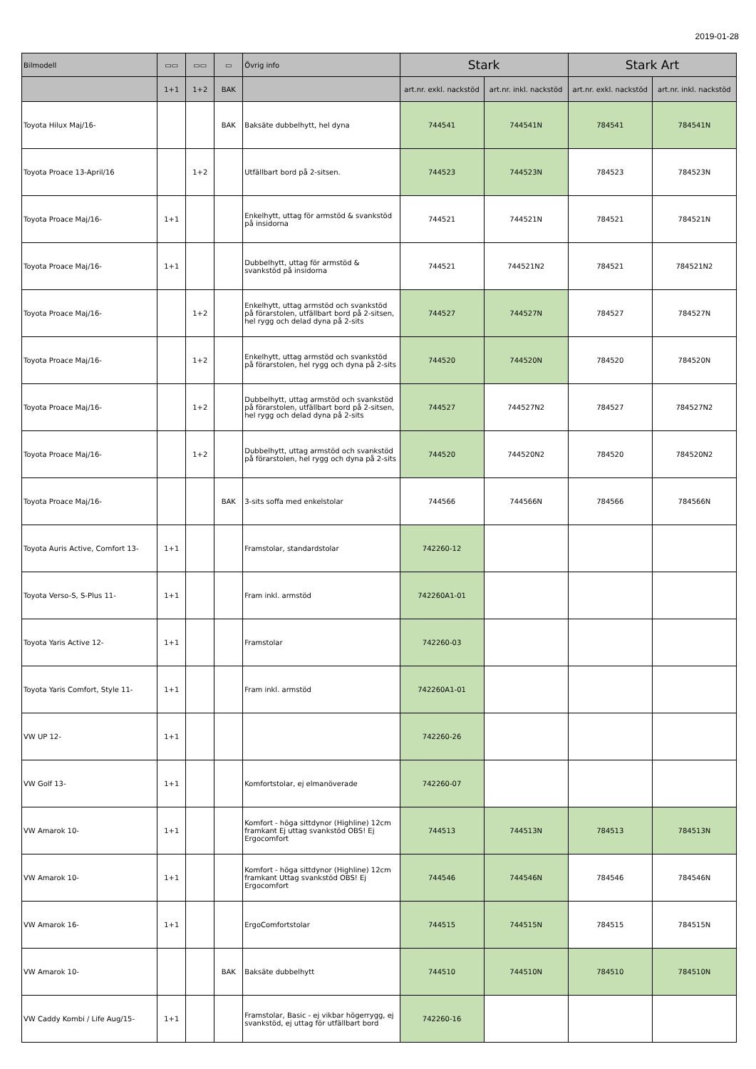2019-01-28
| Bilmodell | ▭▭ | ▭▭ | ▭ | Övrig info | Stark | | Stark Art | |
| --- | --- | --- | --- | --- | --- | --- | --- | --- |
| | 1+1 | 1+2 | BAK | | art.nr. exkl. nackstöd | art.nr. inkl. nackstöd | art.nr. exkl. nackstöd | art.nr. inkl. nackstöd |
| Toyota Hilux Maj/16- | | | BAK | Baksäte dubbelhytt, hel dyna | 744541 | 744541N | 784541 | 784541N |
| Toyota Proace 13-April/16 | | 1+2 | | Utfällbart bord på 2-sitsen. | 744523 | 744523N | 784523 | 784523N |
| Toyota Proace Maj/16- | 1+1 | | | Enkelhytt, uttag för armstöd & svankstöd på insidorna | 744521 | 744521N | 784521 | 784521N |
| Toyota Proace Maj/16- | 1+1 | | | Dubbelhytt, uttag för armstöd & svankstöd på insidorna | 744521 | 744521N2 | 784521 | 784521N2 |
| Toyota Proace Maj/16- | | 1+2 | | Enkelhytt, uttag armstöd och svankstöd på förarstolen, utfällbart bord på 2-sitsen, hel rygg och delad dyna på 2-sits | 744527 | 744527N | 784527 | 784527N |
| Toyota Proace Maj/16- | | 1+2 | | Enkelhytt, uttag armstöd och svankstöd på förarstolen, hel rygg och dyna på 2-sits | 744520 | 744520N | 784520 | 784520N |
| Toyota Proace Maj/16- | | 1+2 | | Dubbelhytt, uttag armstöd och svankstöd på förarstolen, utfällbart bord på 2-sitsen, hel rygg och delad dyna på 2-sits | 744527 | 744527N2 | 784527 | 784527N2 |
| Toyota Proace Maj/16- | | 1+2 | | Dubbelhytt, uttag armstöd och svankstöd på förarstolen, hel rygg och dyna på 2-sits | 744520 | 744520N2 | 784520 | 784520N2 |
| Toyota Proace Maj/16- | | | BAK | 3-sits soffa med enkelstolar | 744566 | 744566N | 784566 | 784566N |
| Toyota Auris Active, Comfort 13- | 1+1 | | | Framstolar, standardstolar | 742260-12 | | | |
| Toyota Verso-S, S-Plus 11- | 1+1 | | | Fram inkl. armstöd | 742260A1-01 | | | |
| Toyota Yaris Active 12- | 1+1 | | | Framstolar | 742260-03 | | | |
| Toyota Yaris Comfort, Style 11- | 1+1 | | | Fram inkl. armstöd | 742260A1-01 | | | |
| VW UP 12- | 1+1 | | | | 742260-26 | | | |
| VW Golf 13- | 1+1 | | | Komfortstolar, ej elmanöverade | 742260-07 | | | |
| VW Amarok 10- | 1+1 | | | Komfort - höga sittdynor (Highline) 12cm framkant Ej uttag svankstöd OBS! Ej Ergocomfort | 744513 | 744513N | 784513 | 784513N |
| VW Amarok 10- | 1+1 | | | Komfort - höga sittdynor (Highline) 12cm framkant Uttag svankstöd OBS! Ej Ergocomfort | 744546 | 744546N | 784546 | 784546N |
| VW Amarok 16- | 1+1 | | | ErgoComfortstolar | 744515 | 744515N | 784515 | 784515N |
| VW Amarok 10- | | | BAK | Baksäte dubbelhytt | 744510 | 744510N | 784510 | 784510N |
| VW Caddy Kombi / Life Aug/15- | 1+1 | | | Framstolar, Basic - ej vikbar högerrygg, ej svankstöd, ej uttag för utfällbart bord | 742260-16 | | | |